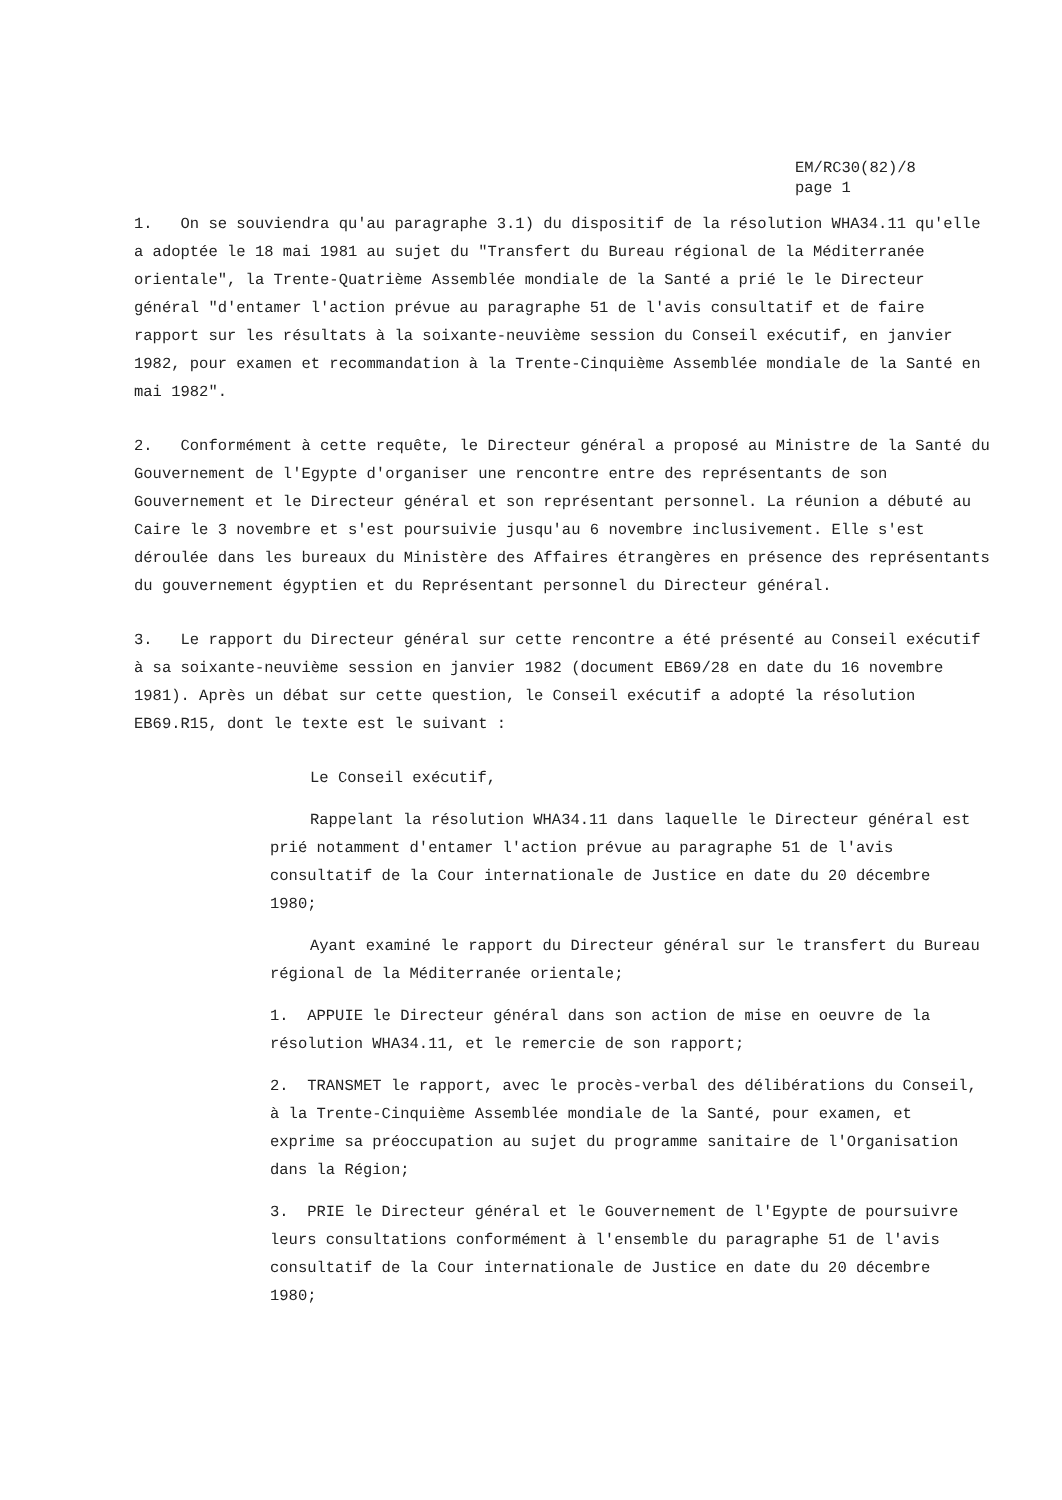EM/RC30(82)/8
page 1
1. On se souviendra qu'au paragraphe 3.1) du dispositif de la résolution WHA34.11 qu'elle a adoptée le 18 mai 1981 au sujet du "Transfert du Bureau régional de la Méditerranée orientale", la Trente-Quatrième Assemblée mondiale de la Santé a prié le le Directeur général "d'entamer l'action prévue au paragraphe 51 de l'avis consultatif et de faire rapport sur les résultats à la soixante-neuvième session du Conseil exécutif, en janvier 1982, pour examen et recommandation à la Trente-Cinquième Assemblée mondiale de la Santé en mai 1982".
2. Conformément à cette requête, le Directeur général a proposé au Ministre de la Santé du Gouvernement de l'Egypte d'organiser une rencontre entre des représentants de son Gouvernement et le Directeur général et son représentant personnel. La réunion a débuté au Caire le 3 novembre et s'est poursuivie jusqu'au 6 novembre inclusivement. Elle s'est déroulée dans les bureaux du Ministère des Affaires étrangères en présence des représentants du gouvernement égyptien et du Représentant personnel du Directeur général.
3. Le rapport du Directeur général sur cette rencontre a été présenté au Conseil exécutif à sa soixante-neuvième session en janvier 1982 (document EB69/28 en date du 16 novembre 1981). Après un débat sur cette question, le Conseil exécutif a adopté la résolution EB69.R15, dont le texte est le suivant :
Le Conseil exécutif,
Rappelant la résolution WHA34.11 dans laquelle le Directeur général est prié notamment d'entamer l'action prévue au paragraphe 51 de l'avis consultatif de la Cour internationale de Justice en date du 20 décembre 1980;
Ayant examiné le rapport du Directeur général sur le transfert du Bureau régional de la Méditerranée orientale;
1. APPUIE le Directeur général dans son action de mise en oeuvre de la résolution WHA34.11, et le remercie de son rapport;
2. TRANSMET le rapport, avec le procès-verbal des délibérations du Conseil, à la Trente-Cinquième Assemblée mondiale de la Santé, pour examen, et exprime sa préoccupation au sujet du programme sanitaire de l'Organisation dans la Région;
3. PRIE le Directeur général et le Gouvernement de l'Egypte de poursuivre leurs consultations conformément à l'ensemble du paragraphe 51 de l'avis consultatif de la Cour internationale de Justice en date du 20 décembre 1980;